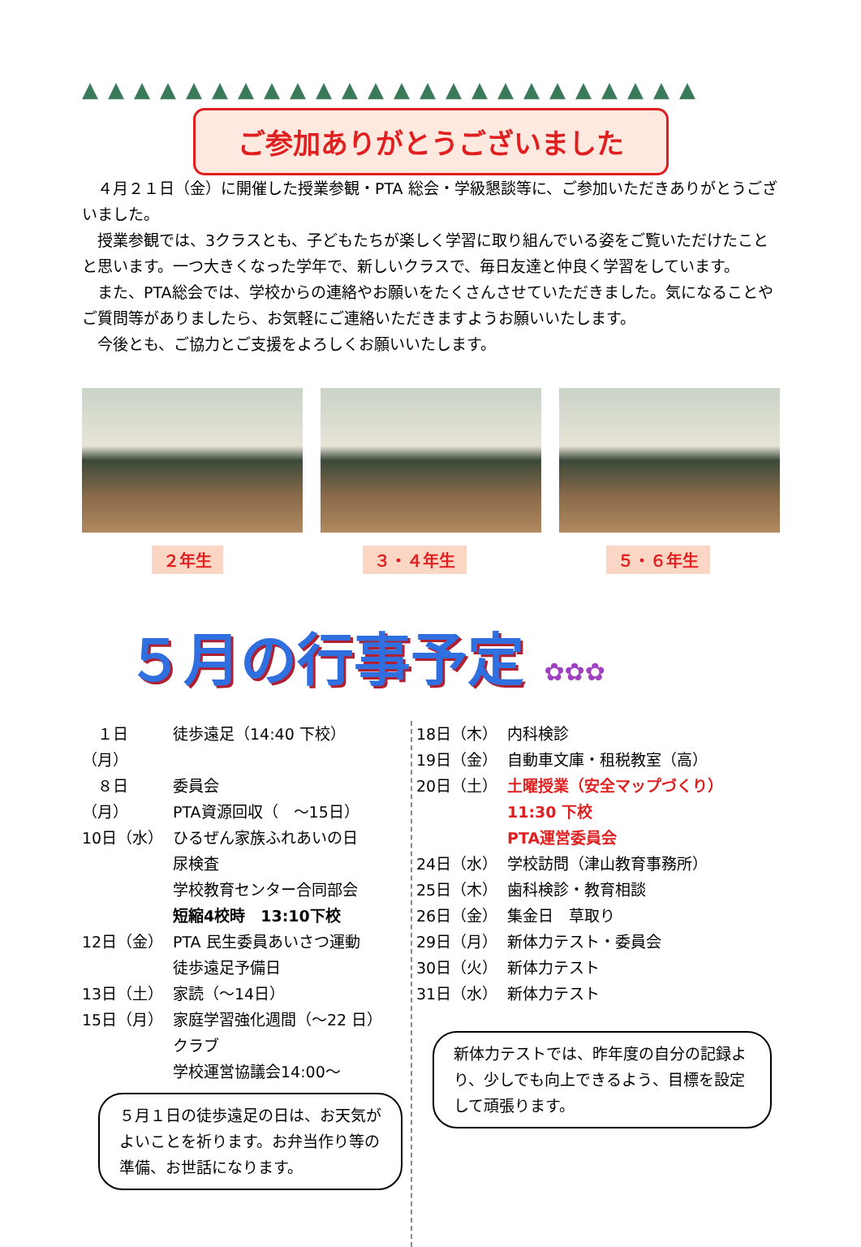▲▲▲▲▲▲▲▲▲▲▲▲▲▲▲▲▲▲▲▲▲▲▲▲
ご参加ありがとうございました
　４月２１日（金）に開催した授業参観・PTA 総会・学級懇談等に、ご参加いただきありがとうございました。
　授業参観では、3クラスとも、子どもたちが楽しく学習に取り組んでいる姿をご覧いただけたことと思います。一つ大きくなった学年で、新しいクラスで、毎日友達と仲良く学習をしています。
　また、PTA総会では、学校からの連絡やお願いをたくさんさせていただきました。気になることやご質問等がありましたら、お気軽にご連絡いただきますようお願いいたします。
　今後とも、ご協力とご支援をよろしくお願いいたします。
２年生 ３・４年生 ５・６年生
５月の行事予定 ✿✿✿
　１日（月） 徒歩遠足（14:40 下校）
　８日（月） 委員会
PTA資源回収（　～15日）
10日（水） ひるぜん家族ふれあいの日
尿検査
学校教育センター合同部会
短縮4校時　13:10下校
12日（金） PTA 民生委員あいさつ運動
徒歩遠足予備日
13日（土） 家読（～14日）
15日（月） 家庭学習強化週間（～22 日）
クラブ
学校運営協議会14:00～
５月１日の徒歩遠足の日は、お天気がよいことを祈ります。お弁当作り等の準備、お世話になります。
18日（木） 内科検診
19日（金） 自動車文庫・租税教室（高）
20日（土） 土曜授業（安全マップづくり）
11:30 下校
PTA運営委員会
24日（水） 学校訪問（津山教育事務所）
25日（木） 歯科検診・教育相談
26日（金） 集金日　草取り
29日（月） 新体力テスト・委員会
30日（火） 新体力テスト
31日（水） 新体力テスト
新体力テストでは、昨年度の自分の記録より、少しでも向上できるよう、目標を設定して頑張ります。